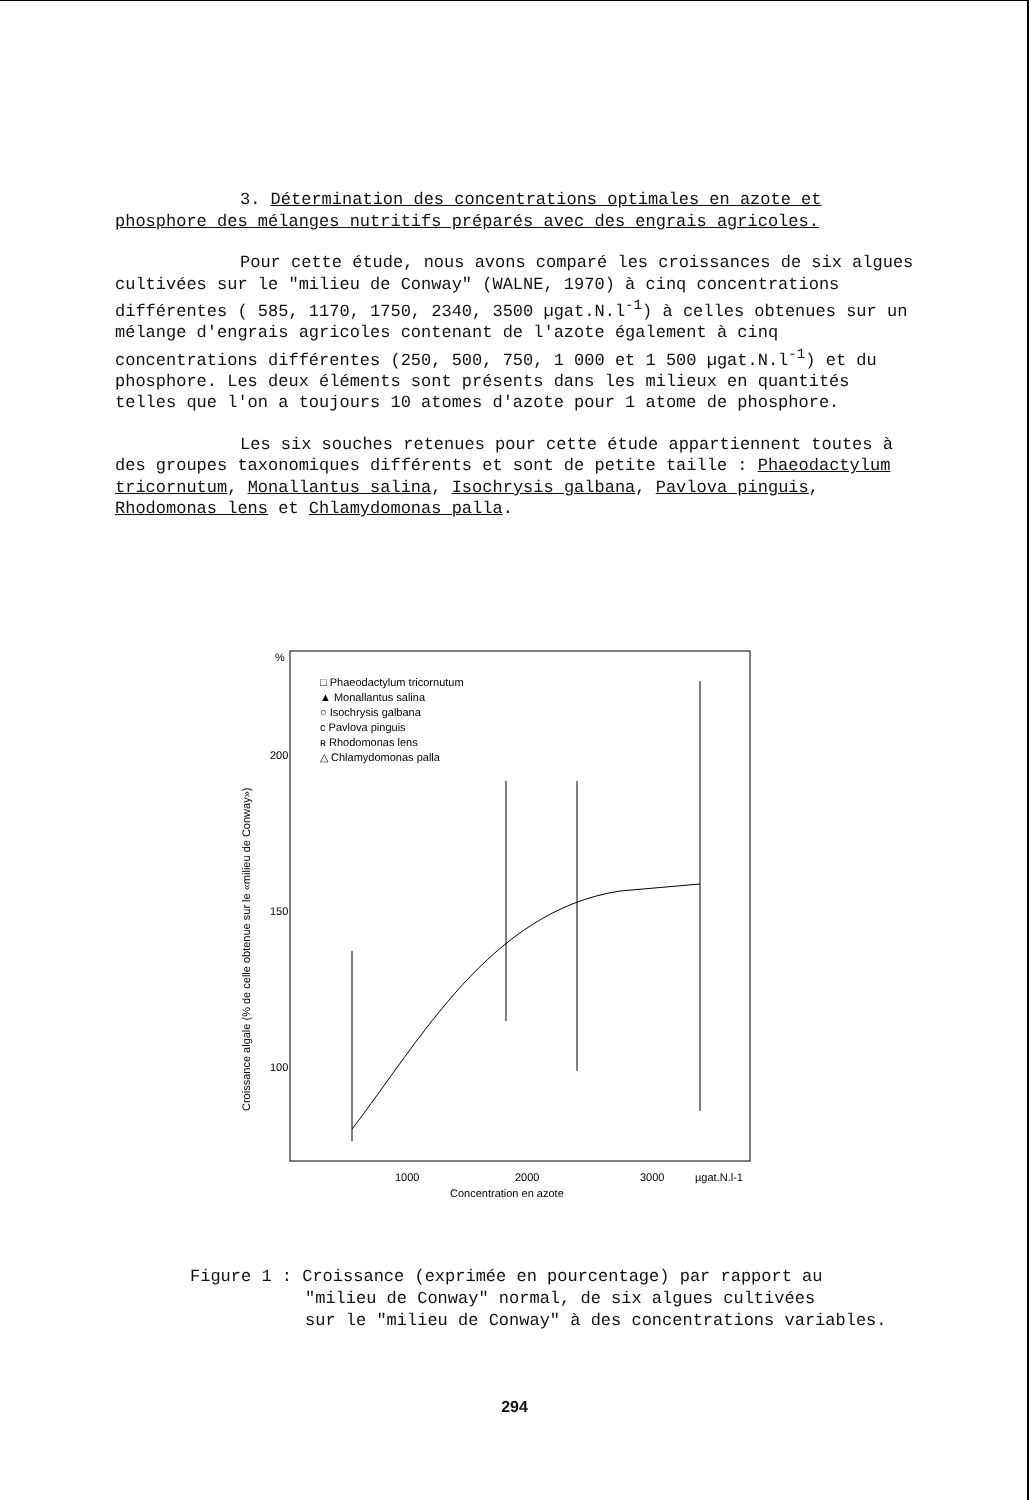3. Détermination des concentrations optimales en azote et phosphore des mélanges nutritifs préparés avec des engrais agricoles.
Pour cette étude, nous avons comparé les croissances de six algues cultivées sur le "milieu de Conway" (WALNE, 1970) à cinq concentrations différentes ( 585, 1170, 1750, 2340, 3500 µgat.N.l<sup>-1</sup>) à celles obtenues sur un mélange d'engrais agricoles contenant de l'azote également à cinq concentrations différentes (250, 500, 750, 1 000 et 1 500 µgat.N.l<sup>-1</sup>) et du phosphore. Les deux éléments sont présents dans les milieux en quantités telles que l'on a toujours 10 atomes d'azote pour 1 atome de phosphore.
Les six souches retenues pour cette étude appartiennent toutes à des groupes taxonomiques différents et sont de petite taille : Phaeodactylum tricornutum, Monallantus salina, Isochrysis galbana, Pavlova pinguis, Rhodomonas lens et Chlamydomonas palla.
□ Phaeodactylum tricornutum
▲ Monallantus salina
○ Isochrysis galbana
c Pavlova pinguis
ʀ Rhodomonas lens
△ Chlamydomonas palla
200
150
100
1000
2000
3000
µgat.N.l-1
Concentration en azote
Croissance algale (% de celle obtenue sur le «milieu de Conway»)
%
Figure 1 : Croissance (exprimée en pourcentage) par rapport au
"milieu de Conway" normal, de six algues cultivées
sur le "milieu de Conway" à des concentrations variables.
294